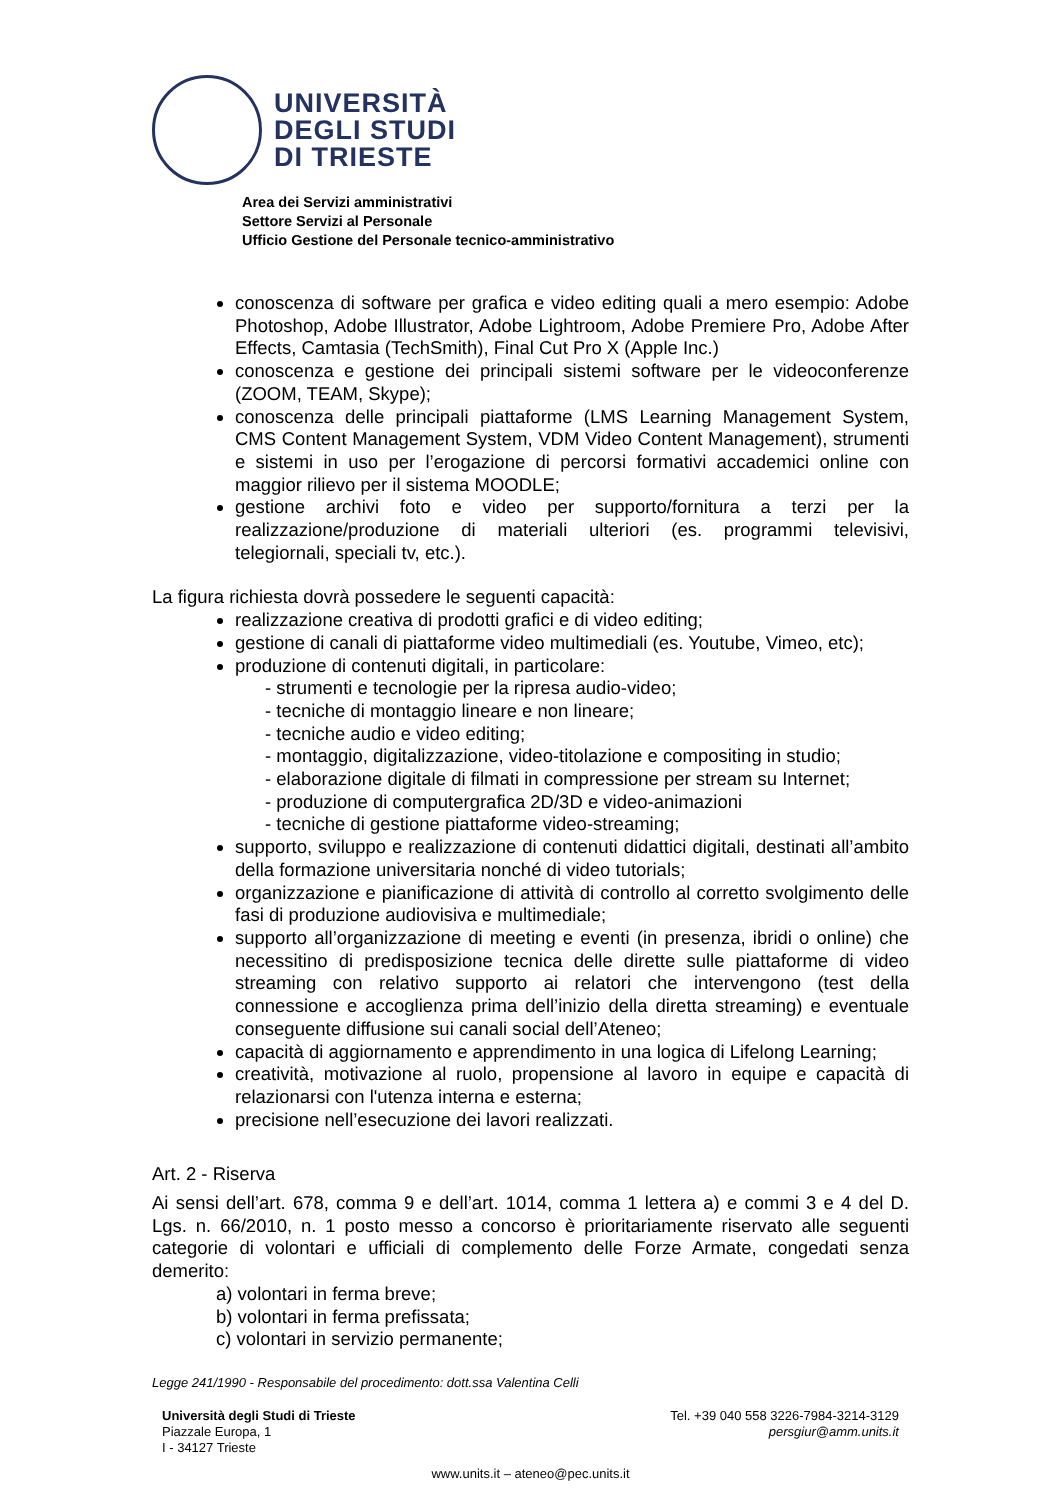UNIVERSITÀ
DEGLI STUDI
DI TRIESTE
Area dei Servizi amministrativi
Settore Servizi al Personale
Ufficio Gestione del Personale tecnico-amministrativo
conoscenza di software per grafica e video editing quali a mero esempio: Adobe Photoshop, Adobe Illustrator, Adobe Lightroom, Adobe Premiere Pro, Adobe After Effects, Camtasia (TechSmith), Final Cut Pro X (Apple Inc.)
conoscenza e gestione dei principali sistemi software per le videoconferenze (ZOOM, TEAM, Skype);
conoscenza delle principali piattaforme (LMS Learning Management System, CMS Content Management System, VDM Video Content Management), strumenti e sistemi in uso per l’erogazione di percorsi formativi accademici online con maggior rilievo per il sistema MOODLE;
gestione archivi foto e video per supporto/fornitura a terzi per la realizzazione/produzione di materiali ulteriori (es. programmi televisivi, telegiornali, speciali tv, etc.).
La figura richiesta dovrà possedere le seguenti capacità:
realizzazione creativa di prodotti grafici e di video editing;
gestione di canali di piattaforme video multimediali (es. Youtube, Vimeo, etc);
produzione di contenuti digitali, in particolare:
- strumenti e tecnologie per la ripresa audio-video;
- tecniche di montaggio lineare e non lineare;
- tecniche audio e video editing;
- montaggio, digitalizzazione, video-titolazione e compositing in studio;
- elaborazione digitale di filmati in compressione per stream su Internet;
- produzione di computergrafica 2D/3D e video-animazioni
- tecniche di gestione piattaforme video-streaming;
supporto, sviluppo e realizzazione di contenuti didattici digitali, destinati all’ambito della formazione universitaria nonché di video tutorials;
organizzazione e pianificazione di attività di controllo al corretto svolgimento delle fasi di produzione audiovisiva e multimediale;
supporto all’organizzazione di meeting e eventi (in presenza, ibridi o online) che necessitino di predisposizione tecnica delle dirette sulle piattaforme di video streaming con relativo supporto ai relatori che intervengono (test della connessione e accoglienza prima dell’inizio della diretta streaming) e eventuale conseguente diffusione sui canali social dell’Ateneo;
capacità di aggiornamento e apprendimento in una logica di Lifelong Learning;
creatività, motivazione al ruolo, propensione al lavoro in equipe e capacità di relazionarsi con l'utenza interna e esterna;
precisione nell’esecuzione dei lavori realizzati.
Art. 2 - Riserva
Ai sensi dell’art. 678, comma 9 e dell’art. 1014, comma 1 lettera a) e commi 3 e 4 del D. Lgs. n. 66/2010, n. 1 posto messo a concorso è prioritariamente riservato alle seguenti categorie di volontari e ufficiali di complemento delle Forze Armate, congedati senza demerito:
a) volontari in ferma breve;
b) volontari in ferma prefissata;
c) volontari in servizio permanente;
Legge 241/1990 - Responsabile del procedimento: dott.ssa Valentina Celli
Università degli Studi di Trieste
Piazzale Europa, 1
I - 34127 Trieste
Tel. +39 040 558 3226-7984-3214-3129
persgiur@amm.units.it
www.units.it – ateneo@pec.units.it